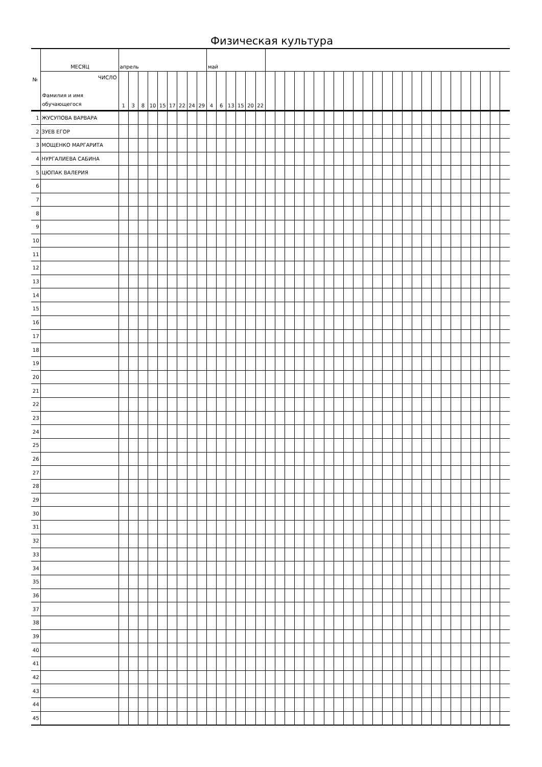Физическая культура
| № | МЕСЯЦ | апрель | | | | | | | | | май | | | | | | | | | | | | | | | | | | | | | | | | | | | | | | |
| | ЧИСЛО Фамилия и имя обучающегося | 1 | 3 | 8 | 10 | 15 | 17 | 22 | 24 | 29 | 4 | 6 | 13 | 15 | 20 | 22 | | | | | | | | | | | | | | | | | | | | | | | | | |
| 1 | ЖУСУПОВА ВАРВАРА | | | | | | | | | | | | | | | | | | | | | | | | | | | | | | | | | | | | | | | | |
| 2 | ЗУЕВ ЕГОР | | | | | | | | | | | | | | | | | | | | | | | | | | | | | | | | | | | | | | | | |
| 3 | МОЩЕНКО МАРГАРИТА | | | | | | | | | | | | | | | | | | | | | | | | | | | | | | | | | | | | | | | | |
| 4 | НУРГАЛИЕВА САБИНА | | | | | | | | | | | | | | | | | | | | | | | | | | | | | | | | | | | | | | | | |
| 5 | ЦЮПАК ВАЛЕРИЯ | | | | | | | | | | | | | | | | | | | | | | | | | | | | | | | | | | | | | | | | |
| 6 | | | | | | | | | | | | | | | | | | | | | | | | | | | | | | | | | | | | | | | | | |
| 7 | | | | | | | | | | | | | | | | | | | | | | | | | | | | | | | | | | | | | | | | | |
| 8 | | | | | | | | | | | | | | | | | | | | | | | | | | | | | | | | | | | | | | | | | |
| 9 | | | | | | | | | | | | | | | | | | | | | | | | | | | | | | | | | | | | | | | | | |
| 10 | | | | | | | | | | | | | | | | | | | | | | | | | | | | | | | | | | | | | | | | | |
| 11 | | | | | | | | | | | | | | | | | | | | | | | | | | | | | | | | | | | | | | | | | |
| 12 | | | | | | | | | | | | | | | | | | | | | | | | | | | | | | | | | | | | | | | | | |
| 13 | | | | | | | | | | | | | | | | | | | | | | | | | | | | | | | | | | | | | | | | | |
| 14 | | | | | | | | | | | | | | | | | | | | | | | | | | | | | | | | | | | | | | | | | |
| 15 | | | | | | | | | | | | | | | | | | | | | | | | | | | | | | | | | | | | | | | | | |
| 16 | | | | | | | | | | | | | | | | | | | | | | | | | | | | | | | | | | | | | | | | | |
| 17 | | | | | | | | | | | | | | | | | | | | | | | | | | | | | | | | | | | | | | | | | |
| 18 | | | | | | | | | | | | | | | | | | | | | | | | | | | | | | | | | | | | | | | | | |
| 19 | | | | | | | | | | | | | | | | | | | | | | | | | | | | | | | | | | | | | | | | | |
| 20 | | | | | | | | | | | | | | | | | | | | | | | | | | | | | | | | | | | | | | | | | |
| 21 | | | | | | | | | | | | | | | | | | | | | | | | | | | | | | | | | | | | | | | | | |
| 22 | | | | | | | | | | | | | | | | | | | | | | | | | | | | | | | | | | | | | | | | | |
| 23 | | | | | | | | | | | | | | | | | | | | | | | | | | | | | | | | | | | | | | | | | |
| 24 | | | | | | | | | | | | | | | | | | | | | | | | | | | | | | | | | | | | | | | | | |
| 25 | | | | | | | | | | | | | | | | | | | | | | | | | | | | | | | | | | | | | | | | | |
| 26 | | | | | | | | | | | | | | | | | | | | | | | | | | | | | | | | | | | | | | | | | |
| 27 | | | | | | | | | | | | | | | | | | | | | | | | | | | | | | | | | | | | | | | | | |
| 28 | | | | | | | | | | | | | | | | | | | | | | | | | | | | | | | | | | | | | | | | | |
| 29 | | | | | | | | | | | | | | | | | | | | | | | | | | | | | | | | | | | | | | | | | |
| 30 | | | | | | | | | | | | | | | | | | | | | | | | | | | | | | | | | | | | | | | | | |
| 31 | | | | | | | | | | | | | | | | | | | | | | | | | | | | | | | | | | | | | | | | | |
| 32 | | | | | | | | | | | | | | | | | | | | | | | | | | | | | | | | | | | | | | | | | |
| 33 | | | | | | | | | | | | | | | | | | | | | | | | | | | | | | | | | | | | | | | | | |
| 34 | | | | | | | | | | | | | | | | | | | | | | | | | | | | | | | | | | | | | | | | | |
| 35 | | | | | | | | | | | | | | | | | | | | | | | | | | | | | | | | | | | | | | | | | |
| 36 | | | | | | | | | | | | | | | | | | | | | | | | | | | | | | | | | | | | | | | | | |
| 37 | | | | | | | | | | | | | | | | | | | | | | | | | | | | | | | | | | | | | | | | | |
| 38 | | | | | | | | | | | | | | | | | | | | | | | | | | | | | | | | | | | | | | | | | |
| 39 | | | | | | | | | | | | | | | | | | | | | | | | | | | | | | | | | | | | | | | | | |
| 40 | | | | | | | | | | | | | | | | | | | | | | | | | | | | | | | | | | | | | | | | | |
| 41 | | | | | | | | | | | | | | | | | | | | | | | | | | | | | | | | | | | | | | | | | |
| 42 | | | | | | | | | | | | | | | | | | | | | | | | | | | | | | | | | | | | | | | | | |
| 43 | | | | | | | | | | | | | | | | | | | | | | | | | | | | | | | | | | | | | | | | | |
| 44 | | | | | | | | | | | | | | | | | | | | | | | | | | | | | | | | | | | | | | | | | |
| 45 | | | | | | | | | | | | | | | | | | | | | | | | | | | | | | | | | | | | | | | | | |